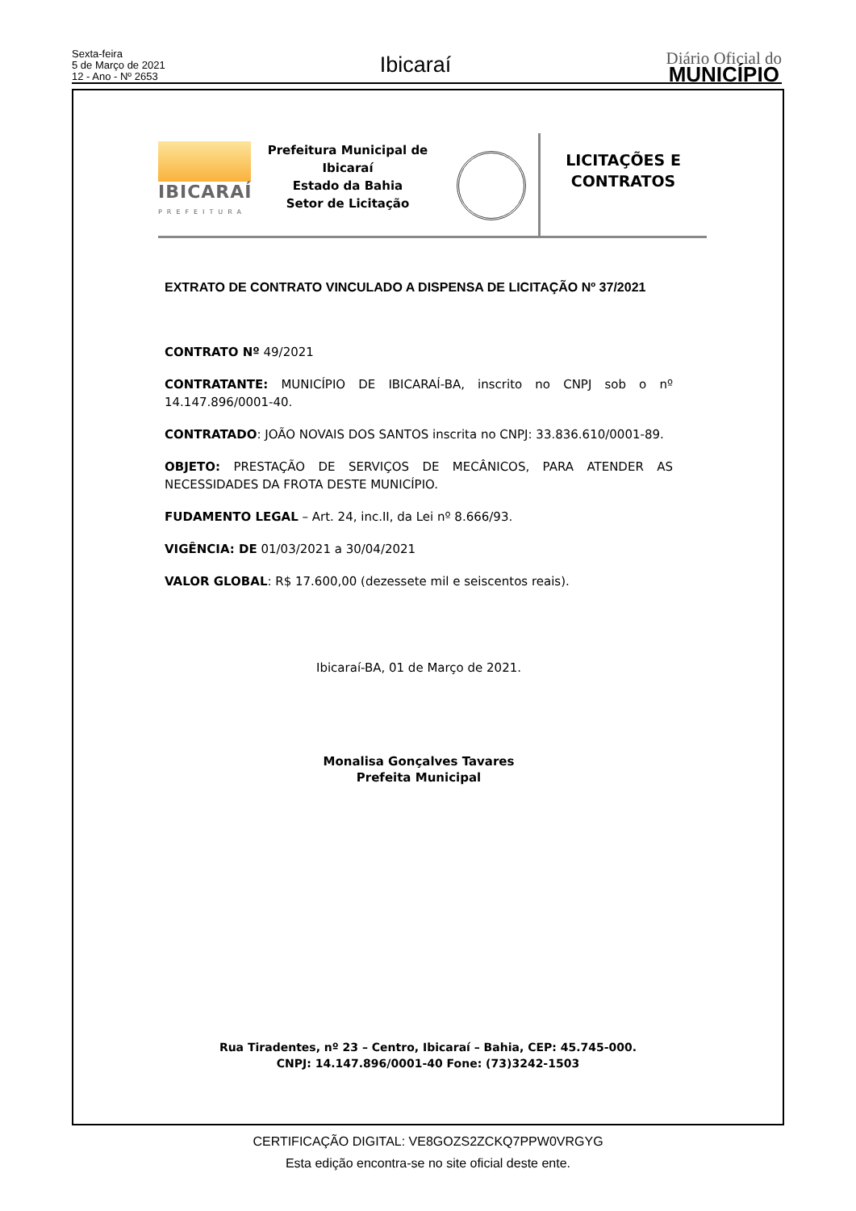Sexta-feira
5 de Março de 2021
12 - Ano - Nº 2653
Ibicaraí
Diário Oficial do
MUNICÍPIO
IBICARAÍ
PREFEITURA
Prefeitura Municipal de Ibicaraí
Estado da Bahia
Setor de Licitação
LICITAÇÕES E
CONTRATOS
EXTRATO DE CONTRATO VINCULADO A DISPENSA DE LICITAÇÃO Nº 37/2021
CONTRATO Nº 49/2021
CONTRATANTE: MUNICÍPIO DE IBICARAÍ-BA, inscrito no CNPJ sob o nº 14.147.896/0001-40.
CONTRATADO: JOÃO NOVAIS DOS SANTOS inscrita no CNPJ: 33.836.610/0001-89.
OBJETO: PRESTAÇÃO DE SERVIÇOS DE MECÂNICOS, PARA ATENDER AS NECESSIDADES DA FROTA DESTE MUNICÍPIO.
FUDAMENTO LEGAL – Art. 24, inc.II, da Lei nº 8.666/93.
VIGÊNCIA: DE 01/03/2021 a 30/04/2021
VALOR GLOBAL: R$ 17.600,00 (dezessete mil e seiscentos reais).
Ibicaraí-BA, 01 de Março de 2021.
Monalisa Gonçalves Tavares
Prefeita Municipal
Rua Tiradentes, nº 23 – Centro, Ibicaraí – Bahia, CEP: 45.745-000.
CNPJ: 14.147.896/0001-40 Fone: (73)3242-1503
CERTIFICAÇÃO DIGITAL: VE8GOZS2ZCKQ7PPW0VRGYG
Esta edição encontra-se no site oficial deste ente.